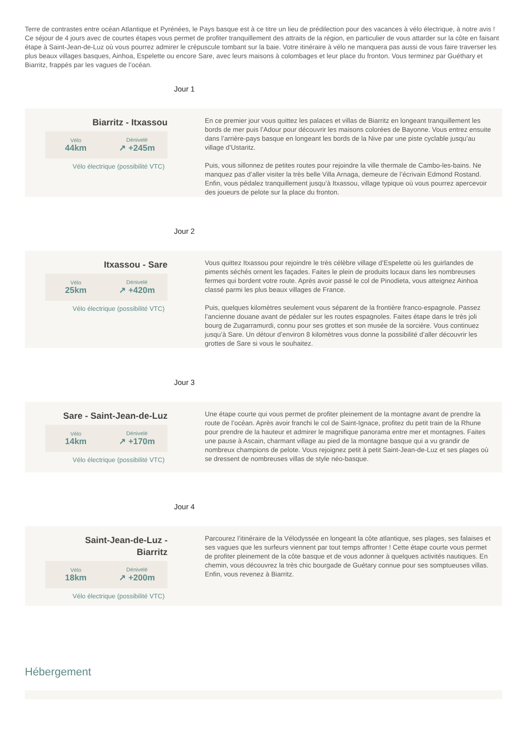Terre de contrastes entre océan Atlantique et Pyrénées, le Pays basque est à ce titre un lieu de prédilection pour des vacances à vélo électrique, à notre avis ! Ce séjour de 4 jours avec de courtes étapes vous permet de profiter tranquillement des attraits de la région, en particulier de vous attarder sur la côte en faisant étape à Saint-Jean-de-Luz où vous pourrez admirer le crépuscule tombant sur la baie. Votre itinéraire à vélo ne manquera pas aussi de vous faire traverser les plus beaux villages basques, Ainhoa, Espelette ou encore Sare, avec leurs maisons à colombages et leur place du fronton. Vous terminez par Guéthary et Biarritz, frappés par les vagues de l’océan.
Jour 1
Biarritz - Itxassou
Vélo
44km
Dénivelé
↗ +245m
Vélo électrique (possibilité VTC)
En ce premier jour vous quittez les palaces et villas de Biarritz en longeant tranquillement les bords de mer puis l’Adour pour découvrir les maisons colorées de Bayonne. Vous entrez ensuite dans l’arrière-pays basque en longeant les bords de la Nive par une piste cyclable jusqu’au village d’Ustaritz.
Puis, vous sillonnez de petites routes pour rejoindre la ville thermale de Cambo-les-bains. Ne manquez pas d’aller visiter la très belle Villa Arnaga, demeure de l’écrivain Edmond Rostand. Enfin, vous pédalez tranquillement jusqu’à Itxassou, village typique où vous pourrez apercevoir des joueurs de pelote sur la place du fronton.
Jour 2
Itxassou - Sare
Vélo
25km
Dénivelé
↗ +420m
Vélo électrique (possibilité VTC)
Vous quittez Itxassou pour rejoindre le très célèbre village d’Espelette où les guirlandes de piments séchés ornent les façades. Faites le plein de produits locaux dans les nombreuses fermes qui bordent votre route. Après avoir passé le col de Pinodieta, vous atteignez Ainhoa classé parmi les plus beaux villages de France.
Puis, quelques kilomètres seulement vous séparent de la frontière franco-espagnole. Passez l’ancienne douane avant de pédaler sur les routes espagnoles. Faites étape dans le très joli bourg de Zugarramurdi, connu pour ses grottes et son musée de la sorcière. Vous continuez jusqu’à Sare. Un détour d’environ 8 kilomètres vous donne la possibilité d’aller découvrir les grottes de Sare si vous le souhaitez.
Jour 3
Sare - Saint-Jean-de-Luz
Vélo
14km
Dénivelé
↗ +170m
Vélo électrique (possibilité VTC)
Une étape courte qui vous permet de profiter pleinement de la montagne avant de prendre la route de l’océan. Après avoir franchi le col de Saint-Ignace, profitez du petit train de la Rhune pour prendre de la hauteur et admirer le magnifique panorama entre mer et montagnes. Faites une pause à Ascain, charmant village au pied de la montagne basque qui a vu grandir de nombreux champions de pelote. Vous rejoignez petit à petit Saint-Jean-de-Luz et ses plages où se dressent de nombreuses villas de style néo-basque.
Jour 4
Saint-Jean-de-Luz -
Biarritz
Vélo
18km
Dénivelé
↗ +200m
Vélo électrique (possibilité VTC)
Parcourez l’itinéraire de la Vélodyssée en longeant la côte atlantique, ses plages, ses falaises et ses vagues que les surfeurs viennent par tout temps affronter ! Cette étape courte vous permet de profiter pleinement de la côte basque et de vous adonner à quelques activités nautiques. En chemin, vous découvrez la très chic bourgade de Guétary connue pour ses somptueuses villas. Enfin, vous revenez à Biarritz.
Hébergement